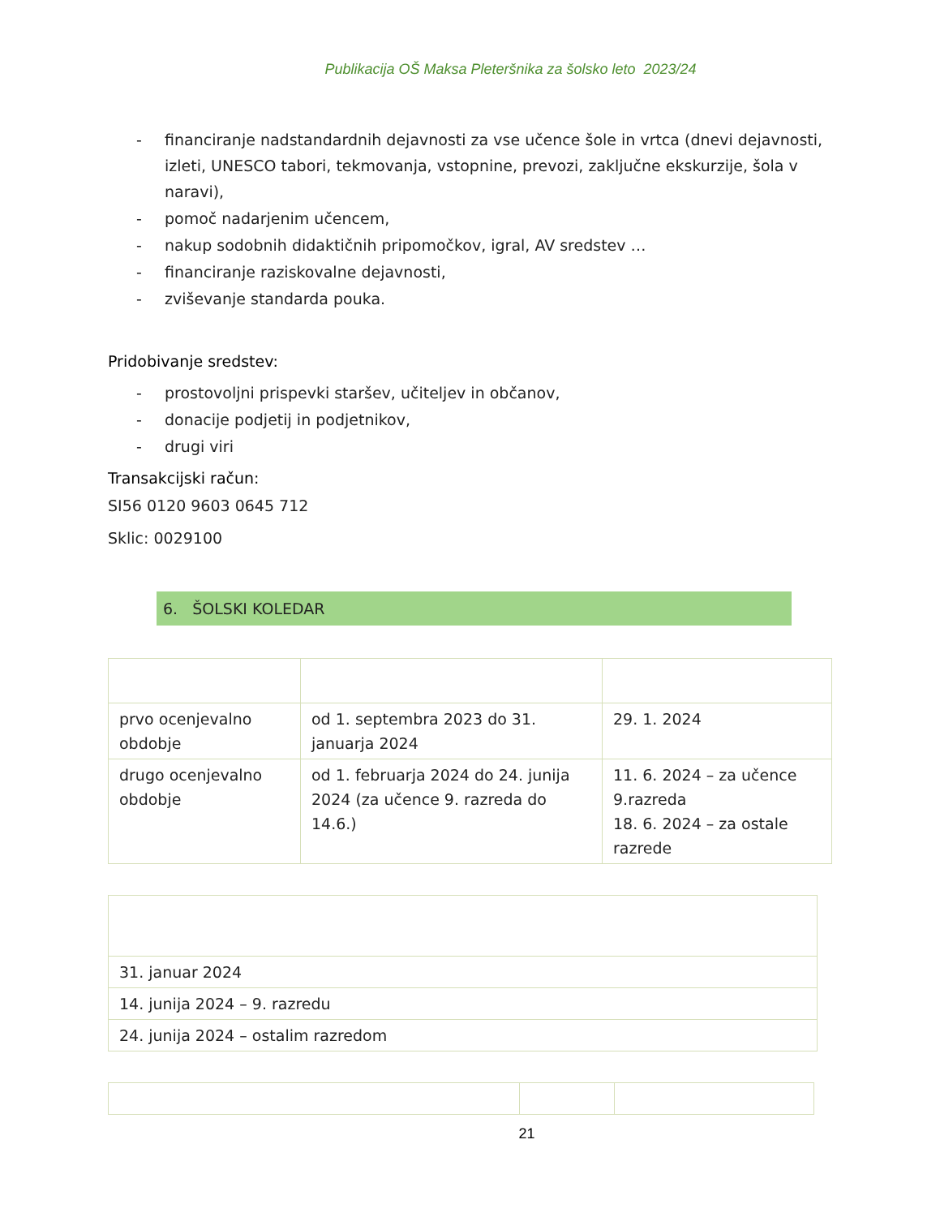Publikacija OŠ Maksa Pleteršnika za šolsko leto 2023/24
- financiranje nadstandardnih dejavnosti za vse učence šole in vrtca (dnevi dejavnosti, izleti, UNESCO tabori, tekmovanja, vstopnine, prevozi, zaključne ekskurzije, šola v naravi),
- pomoč nadarjenim učencem,
- nakup sodobnih didaktičnih pripomočkov, igral, AV sredstev …
- financiranje raziskovalne dejavnosti,
- zviševanje standarda pouka.
Pridobivanje sredstev:
- prostovoljni prispevki staršev, učiteljev in občanov,
- donacije podjetij in podjetnikov,
- drugi viri
Transakcijski račun:
SI56 0120 9603 0645 712
Sklic: 0029100
6. ŠOLSKI KOLEDAR
| prvo ocenjevalno obdobje | od 1. septembra 2023 do 31. januarja 2024 | 29. 1. 2024 |
| drugo ocenjevalno obdobje | od 1. februarja 2024 do 24. junija 2024 (za učence 9. razreda do 14.6.) | 11. 6. 2024 – za učence 9.razreda 18. 6. 2024 – za ostale razrede |
| 31. januar 2024 |
| 14. junija 2024 – 9. razredu |
| 24. junija 2024 – ostalim razredom |
21